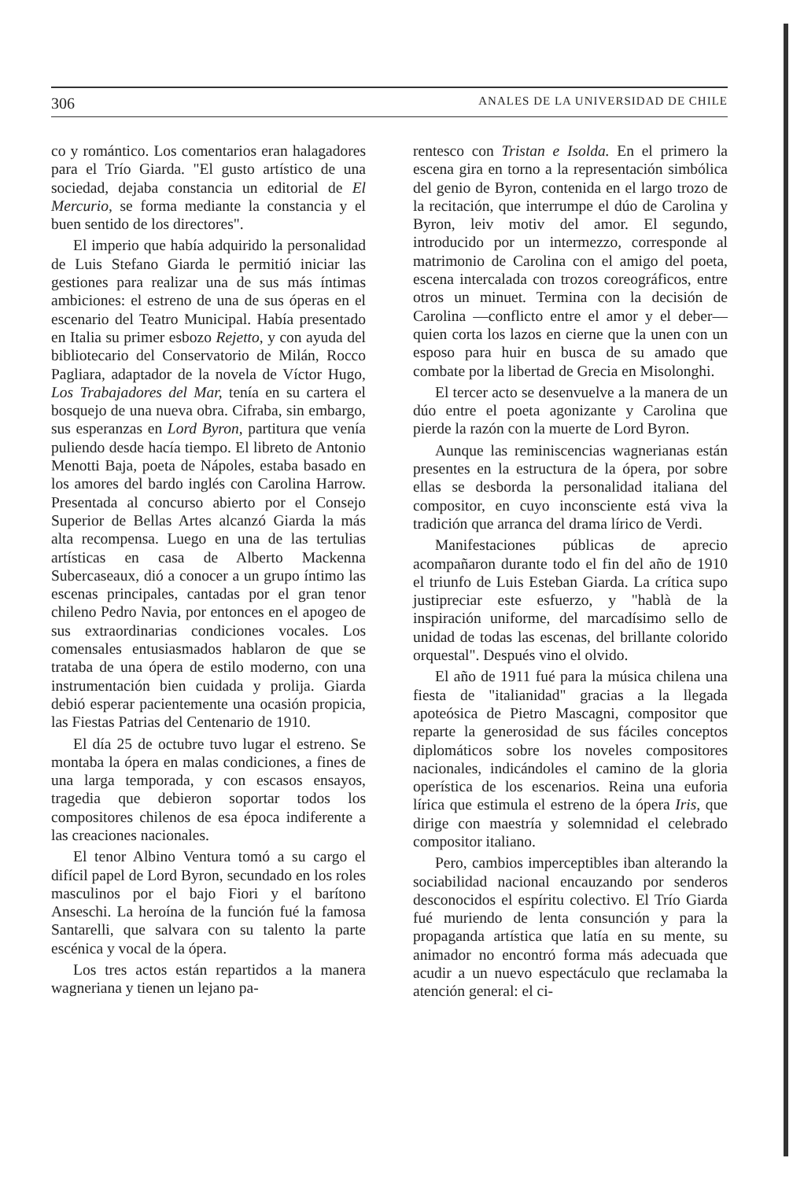306 ANALES DE LA UNIVERSIDAD DE CHILE
co y romántico. Los comentarios eran halagadores para el Trío Giarda. "El gusto artístico de una sociedad, dejaba constancia un editorial de El Mercurio, se forma mediante la constancia y el buen sentido de los directores".
El imperio que había adquirido la personalidad de Luis Stefano Giarda le permitió iniciar las gestiones para realizar una de sus más íntimas ambiciones: el estreno de una de sus óperas en el escenario del Teatro Municipal. Había presentado en Italia su primer esbozo Rejetto, y con ayuda del bibliotecario del Conservatorio de Milán, Rocco Pagliara, adaptador de la novela de Víctor Hugo, Los Trabajadores del Mar, tenía en su cartera el bosquejo de una nueva obra. Cifraba, sin embargo, sus esperanzas en Lord Byron, partitura que venía puliendo desde hacía tiempo. El libreto de Antonio Menotti Baja, poeta de Nápoles, estaba basado en los amores del bardo inglés con Carolina Harrow. Presentada al concurso abierto por el Consejo Superior de Bellas Artes alcanzó Giarda la más alta recompensa. Luego en una de las tertulias artísticas en casa de Alberto Mackenna Subercaseaux, dió a conocer a un grupo íntimo las escenas principales, cantadas por el gran tenor chileno Pedro Navia, por entonces en el apogeo de sus extraordinarias condiciones vocales. Los comensales entusiasmados hablaron de que se trataba de una ópera de estilo moderno, con una instrumentación bien cuidada y prolija. Giarda debió esperar pacientemente una ocasión propicia, las Fiestas Patrias del Centenario de 1910.
El día 25 de octubre tuvo lugar el estreno. Se montaba la ópera en malas condiciones, a fines de una larga temporada, y con escasos ensayos, tragedia que debieron soportar todos los compositores chilenos de esa época indiferente a las creaciones nacionales.
El tenor Albino Ventura tomó a su cargo el difícil papel de Lord Byron, secundado en los roles masculinos por el bajo Fiori y el barítono Anseschi. La heroína de la función fué la famosa Santarelli, que salvara con su talento la parte escénica y vocal de la ópera.
Los tres actos están repartidos a la manera wagneriana y tienen un lejano pa-
rentesco con Tristan e Isolda. En el primero la escena gira en torno a la representación simbólica del genio de Byron, contenida en el largo trozo de la recitación, que interrumpe el dúo de Carolina y Byron, leiv motiv del amor. El segundo, introducido por un intermezzo, corresponde al matrimonio de Carolina con el amigo del poeta, escena intercalada con trozos coreográficos, entre otros un minuet. Termina con la decisión de Carolina —conflicto entre el amor y el deber— quien corta los lazos en cierne que la unen con un esposo para huir en busca de su amado que combate por la libertad de Grecia en Misolonghi.
El tercer acto se desenvuelve a la manera de un dúo entre el poeta agonizante y Carolina que pierde la razón con la muerte de Lord Byron.
Aunque las reminiscencias wagnerianas están presentes en la estructura de la ópera, por sobre ellas se desborda la personalidad italiana del compositor, en cuyo inconsciente está viva la tradición que arranca del drama lírico de Verdi.
Manifestaciones públicas de aprecio acompañaron durante todo el fin del año de 1910 el triunfo de Luis Esteban Giarda. La crítica supo justipreciar este esfuerzo, y "hablà de la inspiración uniforme, del marcadísimo sello de unidad de todas las escenas, del brillante colorido orquestal". Después vino el olvido.
El año de 1911 fué para la música chilena una fiesta de "italianidad" gracias a la llegada apoteósica de Pietro Mascagni, compositor que reparte la generosidad de sus fáciles conceptos diplomáticos sobre los noveles compositores nacionales, indicándoles el camino de la gloria operística de los escenarios. Reina una euforia lírica que estimula el estreno de la ópera Iris, que dirige con maestría y solemnidad el celebrado compositor italiano.
Pero, cambios imperceptibles iban alterando la sociabilidad nacional encauzando por senderos desconocidos el espíritu colectivo. El Trío Giarda fué muriendo de lenta consunción y para la propaganda artística que latía en su mente, su animador no encontró forma más adecuada que acudir a un nuevo espectáculo que reclamaba la atención general: el ci-